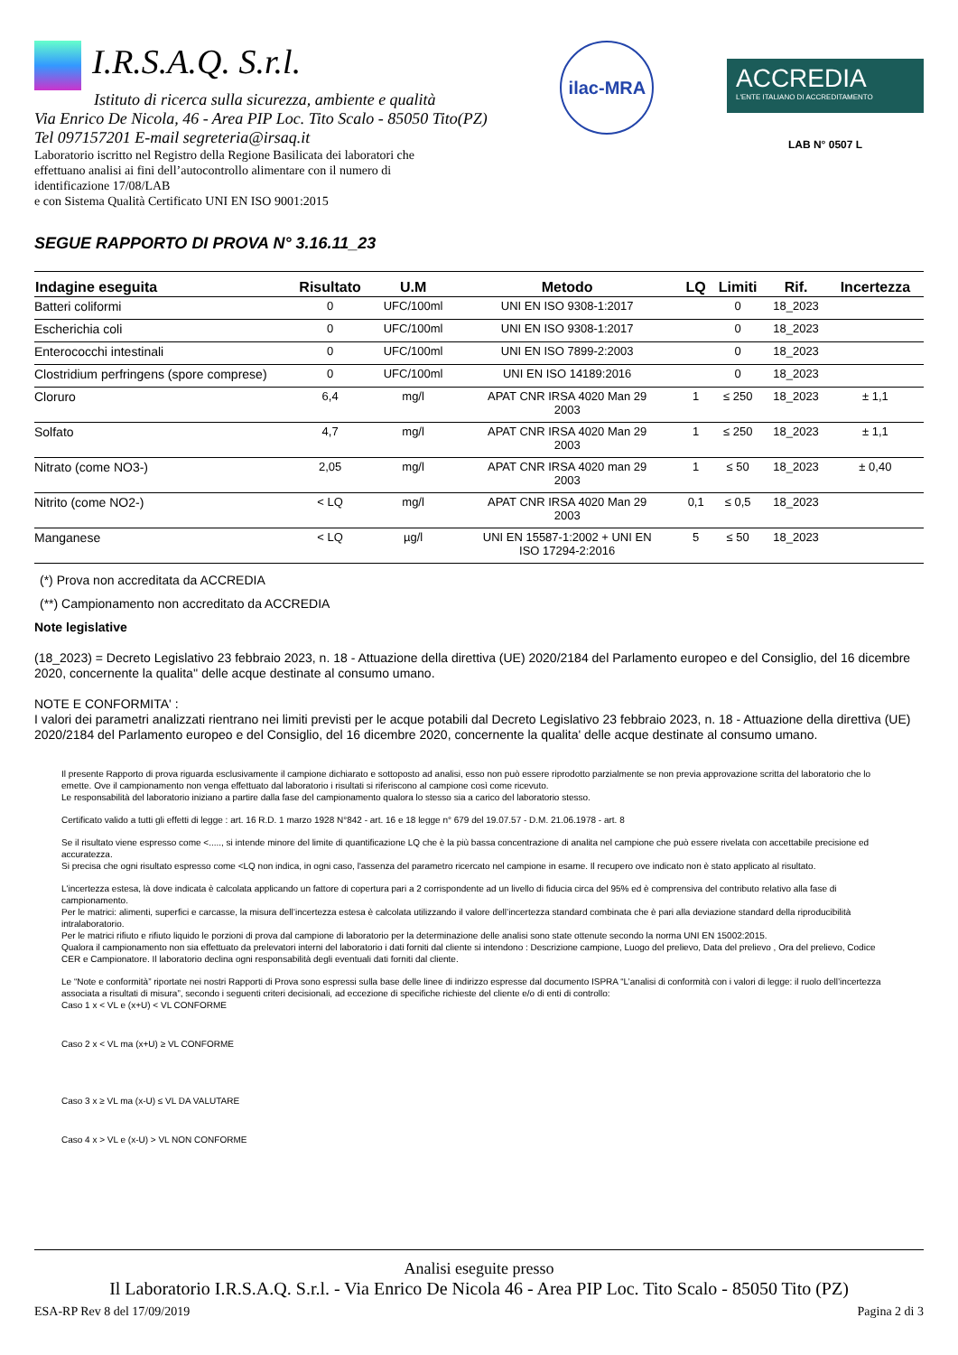I.R.S.A.Q. S.r.l.
Istituto di ricerca sulla sicurezza, ambiente e qualità
Via Enrico De Nicola, 46 - Area PIP Loc. Tito Scalo - 85050 Tito(PZ)
Tel 097157201 E-mail segreteria@irsaq.it
Laboratorio iscritto nel Registro della Regione Basilicata dei laboratori che
effettuano analisi ai fini dell’autocontrollo alimentare con il numero di
identificazione 17/08/LAB
e con Sistema Qualità Certificato UNI EN ISO 9001:2015
ilac-MRA
ACCREDIA
L'ENTE ITALIANO DI ACCREDITAMENTO
LAB N° 0507 L
SEGUE RAPPORTO DI PROVA N° 3.16.11_23
| Indagine eseguita | Risultato | U.M | Metodo | LQ | Limiti | Rif. | Incertezza |
| --- | --- | --- | --- | --- | --- | --- | --- |
| Batteri coliformi | 0 | UFC/100ml | UNI EN ISO 9308-1:2017 | | 0 | 18_2023 | |
| Escherichia coli | 0 | UFC/100ml | UNI EN ISO 9308-1:2017 | | 0 | 18_2023 | |
| Enterococchi intestinali | 0 | UFC/100ml | UNI EN ISO 7899-2:2003 | | 0 | 18_2023 | |
| Clostridium perfringens (spore comprese) | 0 | UFC/100ml | UNI EN ISO 14189:2016 | | 0 | 18_2023 | |
| Cloruro | 6,4 | mg/l | APAT CNR IRSA 4020 Man 29 2003 | 1 | ≤ 250 | 18_2023 | ± 1,1 |
| Solfato | 4,7 | mg/l | APAT CNR IRSA 4020 Man 29 2003 | 1 | ≤ 250 | 18_2023 | ± 1,1 |
| Nitrato (come NO3-) | 2,05 | mg/l | APAT CNR IRSA 4020 man 29 2003 | 1 | ≤ 50 | 18_2023 | ± 0,40 |
| Nitrito (come NO2-) | < LQ | mg/l | APAT CNR IRSA 4020 Man 29 2003 | 0,1 | ≤ 0,5 | 18_2023 | |
| Manganese | < LQ | µg/l | UNI EN 15587-1:2002 + UNI EN ISO 17294-2:2016 | 5 | ≤ 50 | 18_2023 | |
(*) Prova non accreditata da ACCREDIA
(**) Campionamento non accreditato da ACCREDIA
Note legislative
(18_2023) = Decreto Legislativo 23 febbraio 2023, n. 18 - Attuazione della direttiva (UE) 2020/2184 del Parlamento europeo e del Consiglio, del 16 dicembre 2020, concernente la qualita'' delle acque destinate al consumo umano.
NOTE E CONFORMITA' :
I valori dei parametri analizzati rientrano nei limiti previsti per le acque potabili dal Decreto Legislativo 23 febbraio 2023, n. 18 - Attuazione della direttiva (UE) 2020/2184 del Parlamento europeo e del Consiglio, del 16 dicembre 2020, concernente la qualita' delle acque destinate al consumo umano.
Il presente Rapporto di prova riguarda esclusivamente il campione dichiarato e sottoposto ad analisi, esso non può essere riprodotto parzialmente se non previa approvazione scritta del laboratorio che lo emette. Ove il campionamento non venga effettuato dal laboratorio i risultati si riferiscono al campione così come ricevuto.
Le responsabilità del laboratorio iniziano a partire dalla fase del campionamento qualora lo stesso sia a carico del laboratorio stesso.
Certificato valido a tutti gli effetti di legge : art. 16 R.D. 1 marzo 1928 N°842 - art. 16 e 18 legge n° 679 del 19.07.57 - D.M. 21.06.1978 - art. 8
Se il risultato viene espresso come <....., si intende minore del limite di quantificazione LQ che è la più bassa concentrazione di analita nel campione che può essere rivelata con accettabile precisione ed accuratezza.
Si precisa che ogni risultato espresso come <LQ non indica, in ogni caso, l'assenza del parametro ricercato nel campione in esame. Il recupero ove indicato non è stato applicato al risultato.
L'incertezza estesa, là dove indicata è calcolata applicando un fattore di copertura pari a 2 corrispondente ad un livello di fiducia circa del 95% ed è comprensiva del contributo relativo alla fase di campionamento.
Per le matrici: alimenti, superfici e carcasse, la misura dell’incertezza estesa è calcolata utilizzando il valore dell’incertezza standard combinata che è pari alla deviazione standard della riproducibilità intralaboratorio.
Per le matrici rifiuto e rifiuto liquido le porzioni di prova dal campione di laboratorio per la determinazione delle analisi sono state ottenute secondo la norma UNI EN 15002:2015.
Qualora il campionamento non sia effettuato da prelevatori interni del laboratorio i dati forniti dal cliente si intendono : Descrizione campione, Luogo del prelievo, Data del prelievo , Ora del prelievo, Codice CER e Campionatore. Il laboratorio declina ogni responsabilità degli eventuali dati forniti dal cliente.
Le “Note e conformità” riportate nei nostri Rapporti di Prova sono espressi sulla base delle linee di indirizzo espresse dal documento ISPRA “L’analisi di conformità con i valori di legge: il ruolo dell’incertezza associata a risultati di misura”, secondo i seguenti criteri decisionali, ad eccezione di specifiche richieste del cliente e/o di enti di controllo:
Caso 1 x < VL e (x+U) < VL CONFORME
Caso 2 x < VL ma (x+U) ≥ VL CONFORME
Caso 3 x ≥ VL ma (x-U) ≤ VL DA VALUTARE
Caso 4 x > VL e (x-U) > VL NON CONFORME
Analisi eseguite presso
Il Laboratorio I.R.S.A.Q. S.r.l. - Via Enrico De Nicola 46 - Area PIP Loc. Tito Scalo - 85050 Tito (PZ)
ESA-RP Rev 8 del 17/09/2019 Pagina 2 di 3